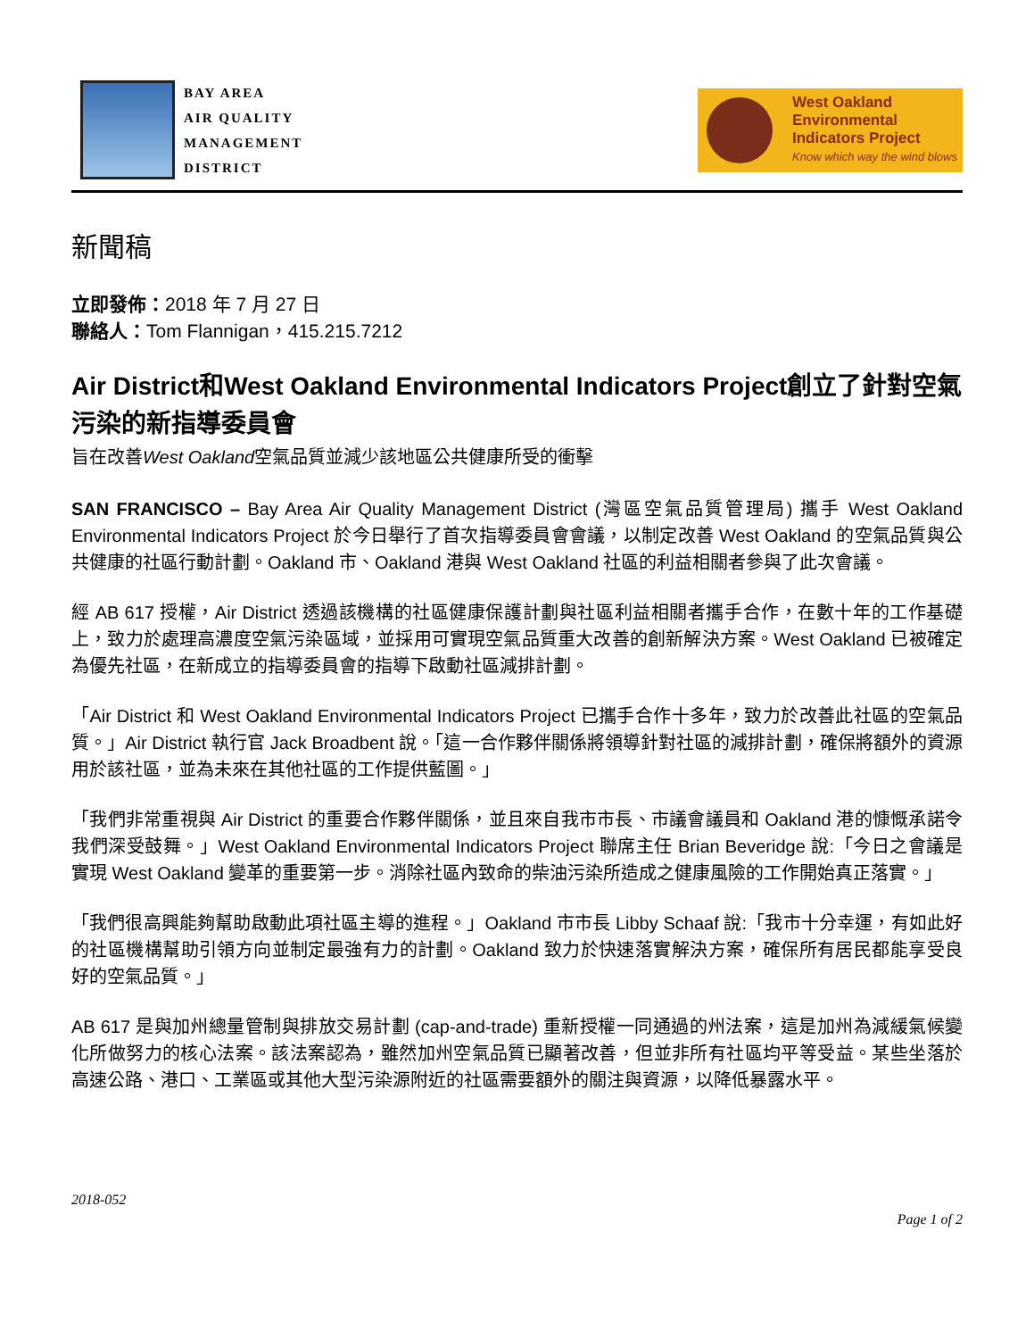BAY AREA
AIR QUALITY
MANAGEMENT
DISTRICT
West Oakland
Environmental
Indicators Project
Know which way the wind blows
新聞稿
立即發佈：2018 年 7 月 27 日
聯絡人：Tom Flannigan，415.215.7212
Air District和West Oakland Environmental Indicators Project創立了針對空氣污染的新指導委員會
旨在改善West Oakland空氣品質並減少該地區公共健康所受的衝擊
SAN FRANCISCO – Bay Area Air Quality Management District (灣區空氣品質管理局) 攜手 West Oakland Environmental Indicators Project 於今日舉行了首次指導委員會會議，以制定改善 West Oakland 的空氣品質與公共健康的社區行動計劃。Oakland 市、Oakland 港與 West Oakland 社區的利益相關者參與了此次會議。
經 AB 617 授權，Air District 透過該機構的社區健康保護計劃與社區利益相關者攜手合作，在數十年的工作基礎上，致力於處理高濃度空氣污染區域，並採用可實現空氣品質重大改善的創新解決方案。West Oakland 已被確定為優先社區，在新成立的指導委員會的指導下啟動社區減排計劃。
「Air District 和 West Oakland Environmental Indicators Project 已攜手合作十多年，致力於改善此社區的空氣品質。」Air District 執行官 Jack Broadbent 說。「這一合作夥伴關係將領導針對社區的減排計劃，確保將額外的資源用於該社區，並為未來在其他社區的工作提供藍圖。」
「我們非常重視與 Air District 的重要合作夥伴關係，並且來自我市市長、市議會議員和 Oakland 港的慷慨承諾令我們深受鼓舞。」West Oakland Environmental Indicators Project 聯席主任 Brian Beveridge 說:「今日之會議是實現 West Oakland 變革的重要第一步。消除社區內致命的柴油污染所造成之健康風險的工作開始真正落實。」
「我們很高興能夠幫助啟動此項社區主導的進程。」Oakland 市市長 Libby Schaaf 說:「我市十分幸運，有如此好的社區機構幫助引領方向並制定最強有力的計劃。Oakland 致力於快速落實解決方案，確保所有居民都能享受良好的空氣品質。」
AB 617 是與加州總量管制與排放交易計劃 (cap-and-trade) 重新授權一同通過的州法案，這是加州為減緩氣候變化所做努力的核心法案。該法案認為，雖然加州空氣品質已顯著改善，但並非所有社區均平等受益。某些坐落於高速公路、港口、工業區或其他大型污染源附近的社區需要額外的關注與資源，以降低暴露水平。
2018-052
Page 1 of 2